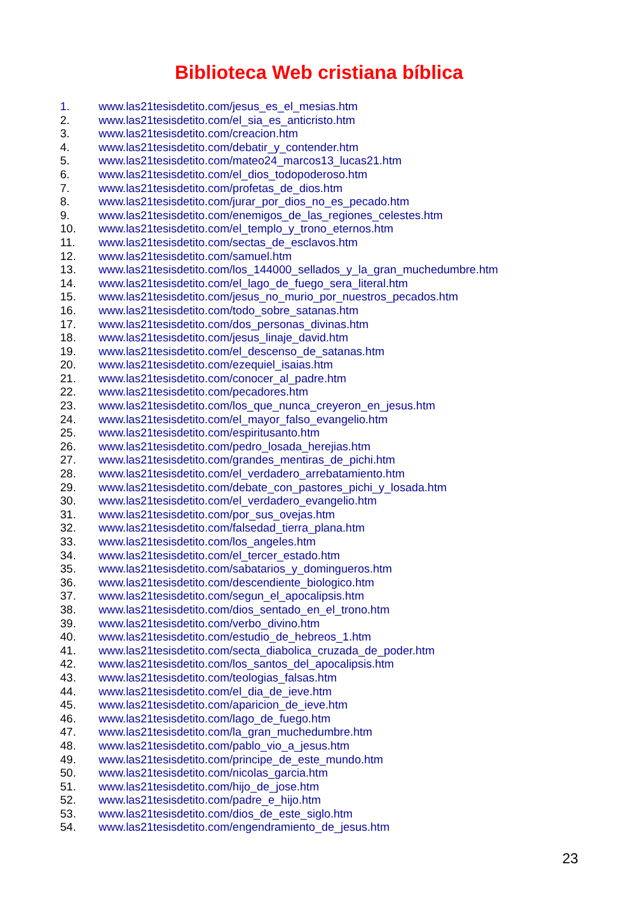Biblioteca Web cristiana bíblica
1. www.las21tesisdetito.com/jesus_es_el_mesias.htm
2. www.las21tesisdetito.com/el_sia_es_anticristo.htm
3. www.las21tesisdetito.com/creacion.htm
4. www.las21tesisdetito.com/debatir_y_contender.htm
5. www.las21tesisdetito.com/mateo24_marcos13_lucas21.htm
6. www.las21tesisdetito.com/el_dios_todopoderoso.htm
7. www.las21tesisdetito.com/profetas_de_dios.htm
8. www.las21tesisdetito.com/jurar_por_dios_no_es_pecado.htm
9. www.las21tesisdetito.com/enemigos_de_las_regiones_celestes.htm
10. www.las21tesisdetito.com/el_templo_y_trono_eternos.htm
11. www.las21tesisdetito.com/sectas_de_esclavos.htm
12. www.las21tesisdetito.com/samuel.htm
13. www.las21tesisdetito.com/los_144000_sellados_y_la_gran_muchedumbre.htm
14. www.las21tesisdetito.com/el_lago_de_fuego_sera_literal.htm
15. www.las21tesisdetito.com/jesus_no_murio_por_nuestros_pecados.htm
16. www.las21tesisdetito.com/todo_sobre_satanas.htm
17. www.las21tesisdetito.com/dos_personas_divinas.htm
18. www.las21tesisdetito.com/jesus_linaje_david.htm
19. www.las21tesisdetito.com/el_descenso_de_satanas.htm
20. www.las21tesisdetito.com/ezequiel_isaias.htm
21. www.las21tesisdetito.com/conocer_al_padre.htm
22. www.las21tesisdetito.com/pecadores.htm
23. www.las21tesisdetito.com/los_que_nunca_creyeron_en_jesus.htm
24. www.las21tesisdetito.com/el_mayor_falso_evangelio.htm
25. www.las21tesisdetito.com/espiritusanto.htm
26. www.las21tesisdetito.com/pedro_losada_herejias.htm
27. www.las21tesisdetito.com/grandes_mentiras_de_pichi.htm
28. www.las21tesisdetito.com/el_verdadero_arrebatamiento.htm
29. www.las21tesisdetito.com/debate_con_pastores_pichi_y_losada.htm
30. www.las21tesisdetito.com/el_verdadero_evangelio.htm
31. www.las21tesisdetito.com/por_sus_ovejas.htm
32. www.las21tesisdetito.com/falsedad_tierra_plana.htm
33. www.las21tesisdetito.com/los_angeles.htm
34. www.las21tesisdetito.com/el_tercer_estado.htm
35. www.las21tesisdetito.com/sabatarios_y_domingueros.htm
36. www.las21tesisdetito.com/descendiente_biologico.htm
37. www.las21tesisdetito.com/segun_el_apocalipsis.htm
38. www.las21tesisdetito.com/dios_sentado_en_el_trono.htm
39. www.las21tesisdetito.com/verbo_divino.htm
40. www.las21tesisdetito.com/estudio_de_hebreos_1.htm
41. www.las21tesisdetito.com/secta_diabolica_cruzada_de_poder.htm
42. www.las21tesisdetito.com/los_santos_del_apocalipsis.htm
43. www.las21tesisdetito.com/teologias_falsas.htm
44. www.las21tesisdetito.com/el_dia_de_ieve.htm
45. www.las21tesisdetito.com/aparicion_de_ieve.htm
46. www.las21tesisdetito.com/lago_de_fuego.htm
47. www.las21tesisdetito.com/la_gran_muchedumbre.htm
48. www.las21tesisdetito.com/pablo_vio_a_jesus.htm
49. www.las21tesisdetito.com/principe_de_este_mundo.htm
50. www.las21tesisdetito.com/nicolas_garcia.htm
51. www.las21tesisdetito.com/hijo_de_jose.htm
52. www.las21tesisdetito.com/padre_e_hijo.htm
53. www.las21tesisdetito.com/dios_de_este_siglo.htm
54. www.las21tesisdetito.com/engendramiento_de_jesus.htm
23